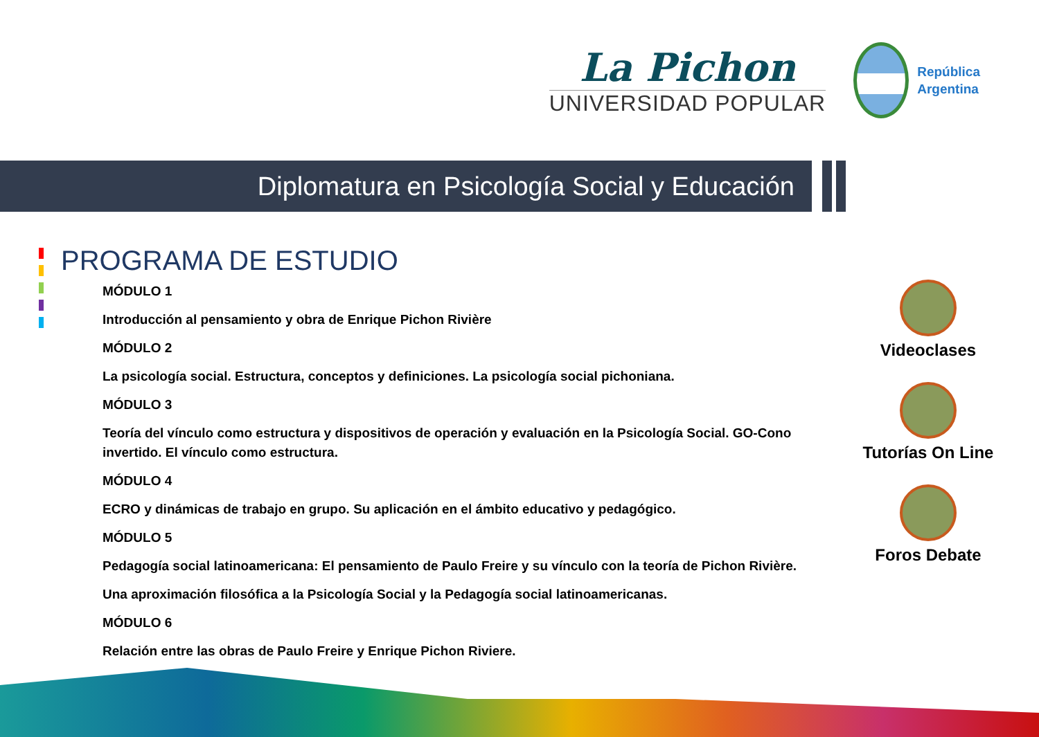La Pichon
UNIVERSIDAD POPULAR
República
Argentina
Diplomatura en Psicología Social y Educación
PROGRAMA DE ESTUDIO
MÓDULO 1
Introducción al pensamiento y obra de Enrique Pichon Rivière
MÓDULO 2
La psicología social. Estructura, conceptos y definiciones. La psicología social pichoniana.
MÓDULO 3
Teoría del vínculo como estructura y dispositivos de operación y evaluación en la Psicología Social. GO-Cono invertido. El vínculo como estructura.
MÓDULO 4
ECRO y dinámicas de trabajo en grupo. Su aplicación en el ámbito educativo y pedagógico.
MÓDULO 5
Pedagogía social latinoamericana: El pensamiento de Paulo Freire y su vínculo con la teoría de Pichon Rivière.
Una aproximación filosófica a la Psicología Social y la Pedagogía social latinoamericanas.
MÓDULO 6
Relación entre las obras de Paulo Freire y Enrique Pichon Riviere.
Videoclases
Tutorías On Line
Foros Debate